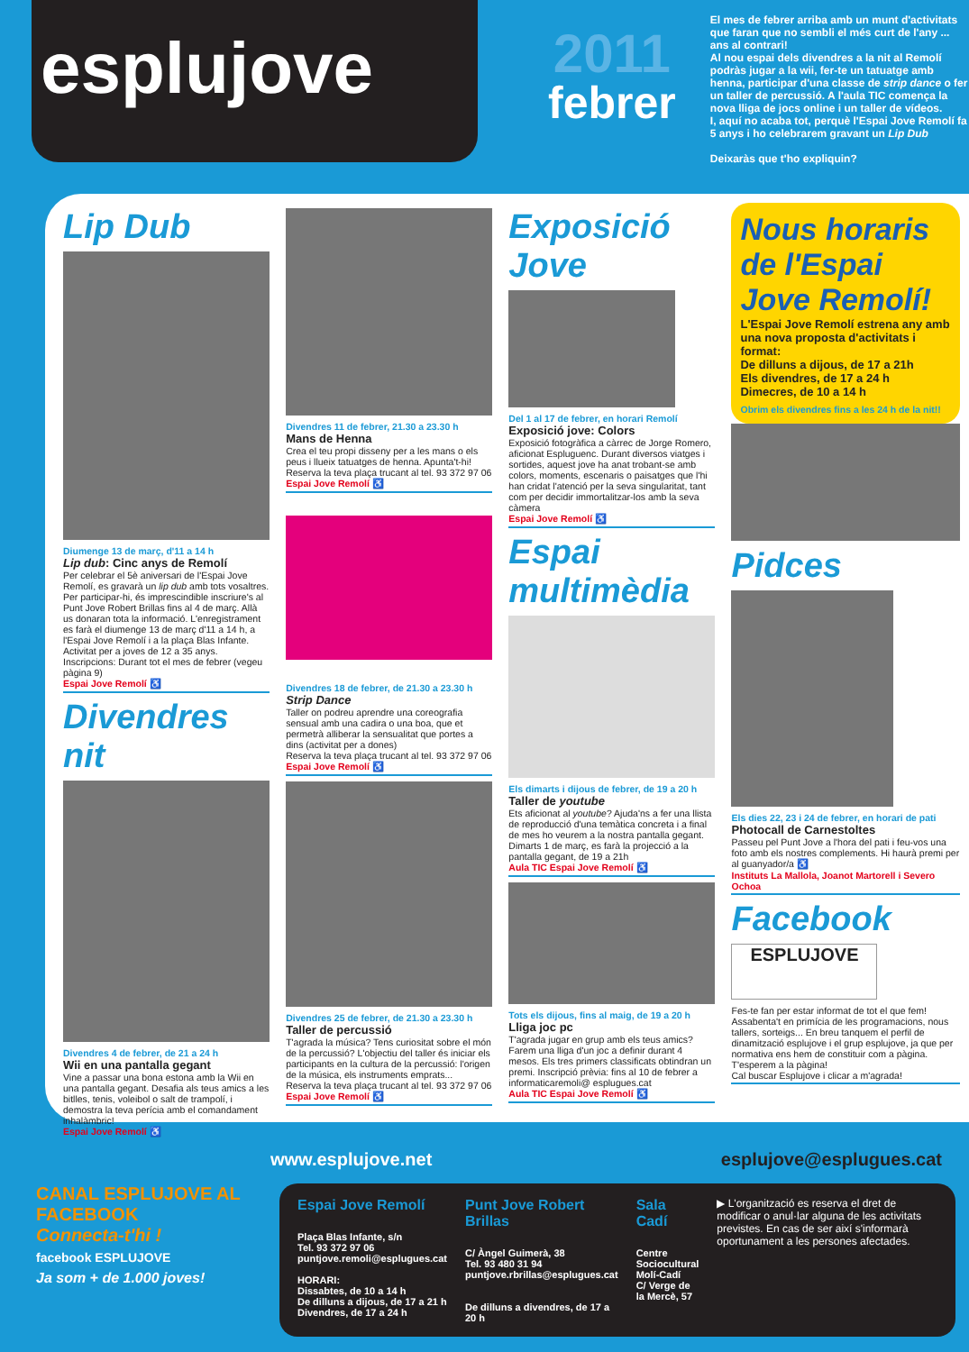esplu jove
2011
febrer
El mes de febrer arriba amb un munt d'activitats que faran que no sembli el més curt de l'any ... ans al contrari!
Al nou espai dels divendres a la nit al Remolí podràs jugar a la wii, fer-te un tatuatge amb henna, participar d'una classe de strip dance o fer un taller de percussió. A l'aula TIC comença la nova lliga de jocs online i un taller de vídeos.
I, aquí no acaba tot, perquè l'Espai Jove Remolí fa 5 anys i ho celebrarem gravant un Lip Dub
Deixaràs que t'ho expliquin?
Lip Dub
Diumenge 13 de març, d'11 a 14 h
Lip dub: Cinc anys de Remolí
Per celebrar el 5è aniversari de l'Espai Jove Remolí, es gravarà un lip dub amb tots vosaltres. Per participar-hi, és imprescindible inscriure's al Punt Jove Robert Brillas fins al 4 de març. Allà us donaran tota la informació. L'enregistrament es farà el diumenge 13 de març d'11 a 14 h, a l'Espai Jove Remolí i a la plaça Blas Infante. Activitat per a joves de 12 a 35 anys. Inscripcions: Durant tot el mes de febrer (vegeu pàgina 9)
Espai Jove Remolí ♿
Divendres nit
Divendres 4 de febrer, de 21 a 24 h
Wii en una pantalla gegant
Vine a passar una bona estona amb la Wii en una pantalla gegant. Desafia als teus amics a les bitlles, tenis, voleibol o salt de trampolí, i demostra la teva perícia amb el comandament inhalàmbric!
Espai Jove Remolí ♿
Divendres 11 de febrer, 21.30 a 23.30 h
Mans de Henna
Crea el teu propi disseny per a les mans o els peus i llueix tatuatges de henna. Apunta't-hi!
Reserva la teva plaça trucant al tel. 93 372 97 06
Espai Jove Remolí ♿
Divendres 18 de febrer, de 21.30 a 23.30 h
Strip Dance
Taller on podreu aprendre una coreografia sensual amb una cadira o una boa, que et permetrà alliberar la sensualitat que portes a dins (activitat per a dones)
Reserva la teva plaça trucant al tel. 93 372 97 06
Espai Jove Remolí ♿
Divendres 25 de febrer, de 21.30 a 23.30 h
Taller de percussió
T'agrada la música? Tens curiositat sobre el món de la percussió? L'objectiu del taller és iniciar els participants en la cultura de la percussió: l'origen de la música, els instruments emprats...
Reserva la teva plaça trucant al tel. 93 372 97 06
Espai Jove Remolí ♿
Exposició Jove
Del 1 al 17 de febrer, en horari Remolí
Exposició jove: Colors
Exposició fotogràfica a càrrec de Jorge Romero, aficionat Espluguenc. Durant diversos viatges i sortides, aquest jove ha anat trobant-se amb colors, moments, escenaris o paisatges que l'hi han cridat l'atenció per la seva singularitat, tant com per decidir immortalitzar-los amb la seva càmera
Espai Jove Remolí ♿
Espai multimèdia
Els dimarts i dijous de febrer, de 19 a 20 h
Taller de youtube
Ets aficionat al youtube? Ajuda'ns a fer una llista de reproducció d'una temàtica concreta i a final de mes ho veurem a la nostra pantalla gegant. Dimarts 1 de març, es farà la projecció a la pantalla gegant, de 19 a 21h
Aula TIC Espai Jove Remolí ♿
Tots els dijous, fins al maig, de 19 a 20 h
Lliga joc pc
T'agrada jugar en grup amb els teus amics? Farem una lliga d'un joc a definir durant 4 mesos. Els tres primers classificats obtindran un premi. Inscripció prèvia: fins al 10 de febrer a informaticaremoli@ esplugues.cat
Aula TIC Espai Jove Remolí ♿
Nous horaris de l'Espai Jove Remolí!
L'Espai Jove Remolí estrena any amb una nova proposta d'activitats i format:
De dilluns a dijous, de 17 a 21h
Els divendres, de 17 a 24 h
Dimecres, de 10 a 14 h
Obrim els divendres fins a les 24 h de la nit!!
Pidces
Els dies 22, 23 i 24 de febrer, en horari de pati
Photocall de Carnestoltes
Passeu pel Punt Jove a l'hora del pati i feu-vos una foto amb els nostres complements. Hi haurà premi per al guanyador/a ♿
Instituts La Mallola, Joanot Martorell i Severo Ochoa
Facebook
ESPLUJOVE
Fes-te fan per estar informat de tot el que fem! Assabenta't en primícia de les programacions, nous tallers, sorteigs... En breu tanquem el perfil de dinamització esplujove i el grup esplujove, ja que per normativa ens hem de constituir com a pàgina. T'esperem a la pàgina!
Cal buscar Esplujove i clicar a m'agrada!
www.esplujove.net esplujove@esplugues.cat
CANAL ESPLUJOVE AL FACEBOOK
Connecta-t'hi !
facebook ESPLUJOVE
Ja som + de 1.000 joves!
Espai Jove Remolí
Plaça Blas Infante, s/n
Tel. 93 372 97 06
puntjove.remoli@esplugues.cat
HORARI:
Dissabtes, de 10 a 14 h
De dilluns a dijous, de 17 a 21 h
Divendres, de 17 a 24 h
Punt Jove Robert Brillas
C/ Àngel Guimerà, 38
Tel. 93 480 31 94
puntjove.rbrillas@esplugues.cat
De dilluns a divendres, de 17 a 20 h
Sala Cadí
Centre Sociocultural Molí-Cadí
C/ Verge de la Mercè, 57
▶ L'organització es reserva el dret de modificar o anul·lar alguna de les activitats previstes. En cas de ser així s'informarà oportunament a les persones afectades.